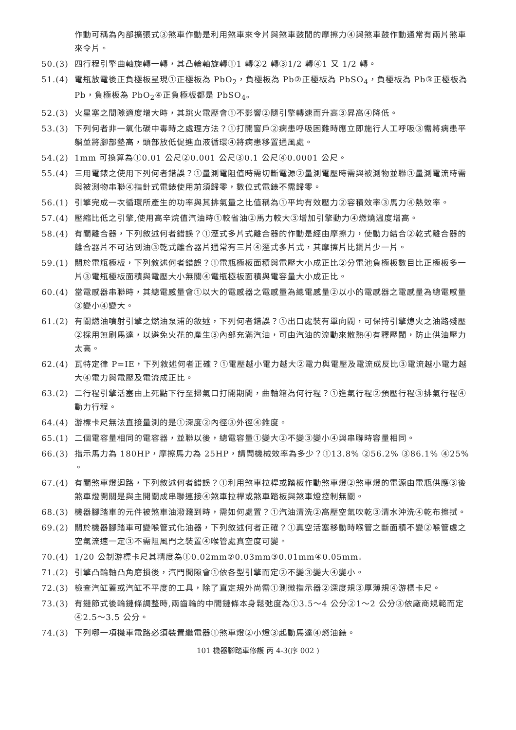作動可稱為內部擴張式③煞車作動是利用煞車來令片與煞車鼓間的摩擦力④與煞車鼓作動通常有兩片煞車來令片。
50.(3) 四行程引擎曲軸旋轉一轉，其凸輪軸旋轉①1 轉②2 轉③1/2 轉④1 又 1/2 轉。
51.(4) 電瓶放電後正負極板呈現①正極板為 PbO<sub>2</sub>，負極板為 Pb②正極板為 PbSO<sub>4</sub>，負極板為 Pb③正極板為 Pb，負極板為 PbO<sub>2</sub>④正負極板都是 PbSO<sub>4</sub>。
52.(3) 火星塞之間隙適度增大時，其跳火電壓會①不影響②隨引擎轉速而升高③昇高④降低。
53.(3) 下列何者非一氧化碳中毒時之處理方法？①打開窗戶②病患呼吸困難時應立即施行人工呼吸③需將病患平躺並將腳部墊高，頭部放低促進血液循環④將病患移置通風處。
54.(2) 1mm 可換算為①0.01 公尺②0.001 公尺③0.1 公尺④0.0001 公尺。
55.(4) 三用電錶之使用下列何者錯誤？①量測電阻值時需切斷電源②量測電壓時需與被測物並聯③量測電流時需與被測物串聯④指針式電錶使用前須歸零，數位式電錶不需歸零。
56.(1) 引擎完成一次循環所產生的功率與其排氣量之比值稱為①平均有效壓力②容積效率③馬力④熱效率。
57.(4) 壓縮比低之引擎,使用高辛烷值汽油時①較省油②馬力較大③增加引擎動力④燃燒溫度增高。
58.(4) 有關離合器，下列敘述何者錯誤？①溼式多片式離合器的作動是經由摩擦力，使動力結合②乾式離合器的離合器片不可沾到油③乾式離合器片通常有三片④溼式多片式，其摩擦片比鋼片少一片。
59.(1) 關於電瓶極板，下列敘述何者錯誤？①電瓶極板面積與電壓大小成正比②分電池負極板數目比正極板多一片③電瓶極板面積與電壓大小無關④電瓶極板面積與電容量大小成正比。
60.(4) 當電感器串聯時，其總電感量會①以大的電感器之電感量為總電感量②以小的電感器之電感量為總電感量③變小④變大。
61.(2) 有關燃油噴射引擎之燃油泵浦的敘述，下列何者錯誤？①出口處裝有單向閥，可保持引擎熄火之油路殘壓②採用無刷馬達，以避免火花的產生③內部充滿汽油，可由汽油的流動來散熱④有釋壓閥，防止供油壓力太高。
62.(4) 瓦特定律 P=IE，下列敘述何者正確？①電壓越小電力越大②電力與電壓及電流成反比③電流越小電力越大④電力與電壓及電流成正比。
63.(2) 二行程引擎活塞由上死點下行至掃氣口打開期間，曲軸箱為何行程？①進氣行程②預壓行程③排氣行程④動力行程。
64.(4) 游標卡尺無法直接量測的是①深度②內徑③外徑④錐度。
65.(1) 二個電容量相同的電容器，並聯以後，總電容量①變大②不變③變小④與串聯時容量相同。
66.(3) 指示馬力為 180HP，摩擦馬力為 25HP，請問機械效率為多少？①13.8% ②56.2% ③86.1% ④25% 。
67.(4) 有關煞車燈迴路，下列敘述何者錯誤？①利用煞車拉桿或踏板作動煞車燈②煞車燈的電源由電瓶供應③後煞車燈開關是與主開關成串聯連接④煞車拉桿或煞車踏板與煞車燈控制無關。
68.(3) 機器腳踏車的元件被煞車油潑濺到時，需如何處置？①汽油清洗②高壓空氣吹乾③清水沖洗④乾布擦拭。
69.(2) 關於機器腳踏車可變喉管式化油器，下列敘述何者正確？①真空活塞移動時喉管之斷面積不變②喉管處之空氣流速一定③不需阻風門之裝置④喉管處真空度可變。
70.(4) 1/20 公制游標卡尺其精度為①0.02mm②0.03mm③0.01mm④0.05mm。
71.(2) 引擎凸輪軸凸角磨損後，汽門間隙會①依各型引擎而定②不變③變大④變小。
72.(3) 檢查汽缸蓋或汽缸不平度的工具，除了直定規外尚需①測微指示器②深度規③厚薄規④游標卡尺。
73.(3) 有鏈節式後輪鏈條調整時,兩齒輪的中間鏈條本身鬆弛度為①3.5～4 公分②1～2 公分③依廠商規範而定④2.5～3.5 公分。
74.(3) 下列哪一項機車電路必須裝置繼電器①煞車燈②小燈③起動馬達④燃油錶。
101 機器腳踏車修護 丙 4-3(序 002 )